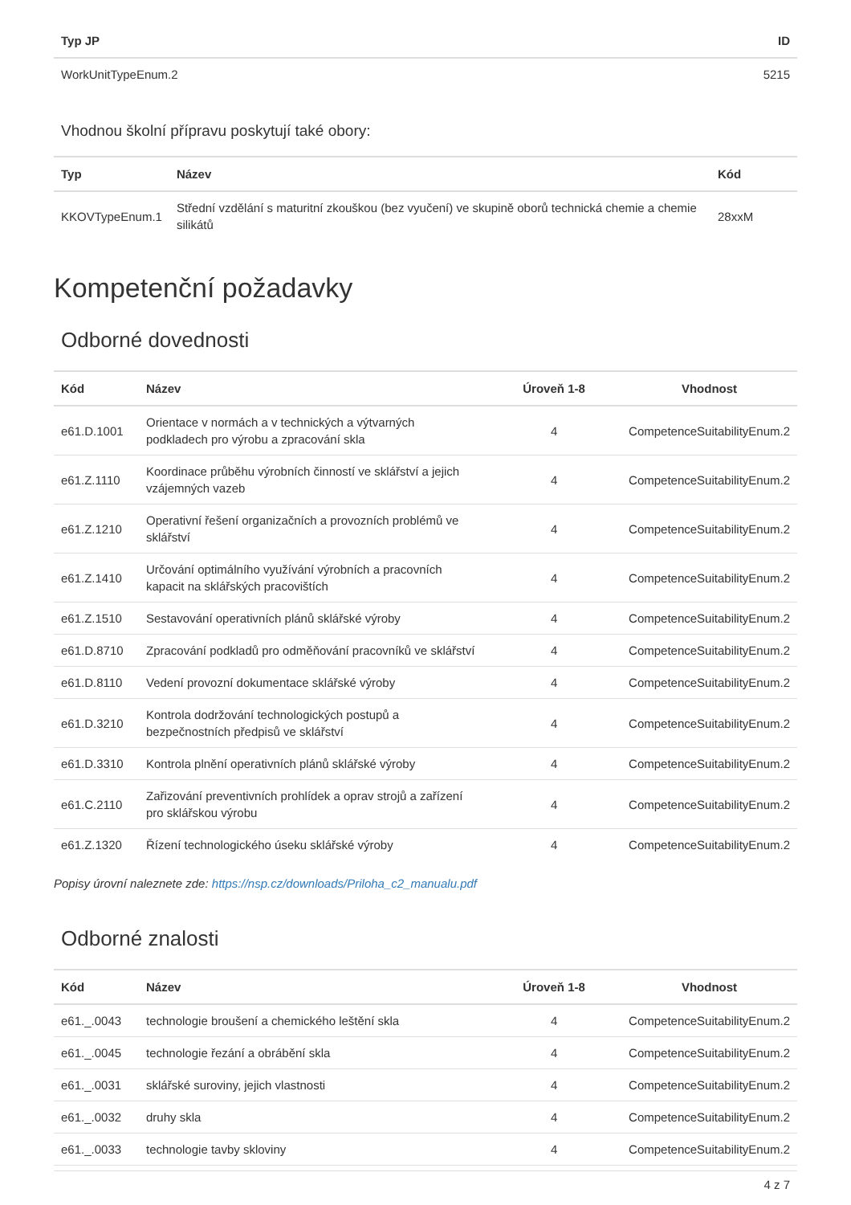| Typ JP | ID |
| --- | --- |
| WorkUnitTypeEnum.2 | 5215 |
Vhodnou školní přípravu poskytují také obory:
| Typ | Název | Kód |
| --- | --- | --- |
| KKOVTypeEnum.1 | Střední vzdělání s maturitní zkouškou (bez vyučení) ve skupině oborů technická chemie a chemie silikátů | 28xxM |
Kompetenční požadavky
Odborné dovednosti
| Kód | Název | Úroveň 1-8 | Vhodnost |
| --- | --- | --- | --- |
| e61.D.1001 | Orientace v normách a v technických a výtvarných podkladech pro výrobu a zpracování skla | 4 | CompetenceSuitabilityEnum.2 |
| e61.Z.1110 | Koordinace průběhu výrobních činností ve sklářství a jejich vzájemných vazeb | 4 | CompetenceSuitabilityEnum.2 |
| e61.Z.1210 | Operativní řešení organizačních a provozních problémů ve sklářství | 4 | CompetenceSuitabilityEnum.2 |
| e61.Z.1410 | Určování optimálního využívání výrobních a pracovních kapacit na sklářských pracovištích | 4 | CompetenceSuitabilityEnum.2 |
| e61.Z.1510 | Sestavování operativních plánů sklářské výroby | 4 | CompetenceSuitabilityEnum.2 |
| e61.D.8710 | Zpracování podkladů pro odměňování pracovníků ve sklářství | 4 | CompetenceSuitabilityEnum.2 |
| e61.D.8110 | Vedení provozní dokumentace sklářské výroby | 4 | CompetenceSuitabilityEnum.2 |
| e61.D.3210 | Kontrola dodržování technologických postupů a bezpečnostních předpisů ve sklářství | 4 | CompetenceSuitabilityEnum.2 |
| e61.D.3310 | Kontrola plnění operativních plánů sklářské výroby | 4 | CompetenceSuitabilityEnum.2 |
| e61.C.2110 | Zařizování preventivních prohlídek a oprav strojů a zařízení pro sklářskou výrobu | 4 | CompetenceSuitabilityEnum.2 |
| e61.Z.1320 | Řízení technologického úseku sklářské výroby | 4 | CompetenceSuitabilityEnum.2 |
Popisy úrovní naleznete zde: https://nsp.cz/downloads/Priloha_c2_manualu.pdf
Odborné znalosti
| Kód | Název | Úroveň 1-8 | Vhodnost |
| --- | --- | --- | --- |
| e61._.0043 | technologie broušení a chemického leštění skla | 4 | CompetenceSuitabilityEnum.2 |
| e61._.0045 | technologie řezání a obrábění skla | 4 | CompetenceSuitabilityEnum.2 |
| e61._.0031 | sklářské suroviny, jejich vlastnosti | 4 | CompetenceSuitabilityEnum.2 |
| e61._.0032 | druhy skla | 4 | CompetenceSuitabilityEnum.2 |
| e61._.0033 | technologie tavby skloviny | 4 | CompetenceSuitabilityEnum.2 |
4 z 7